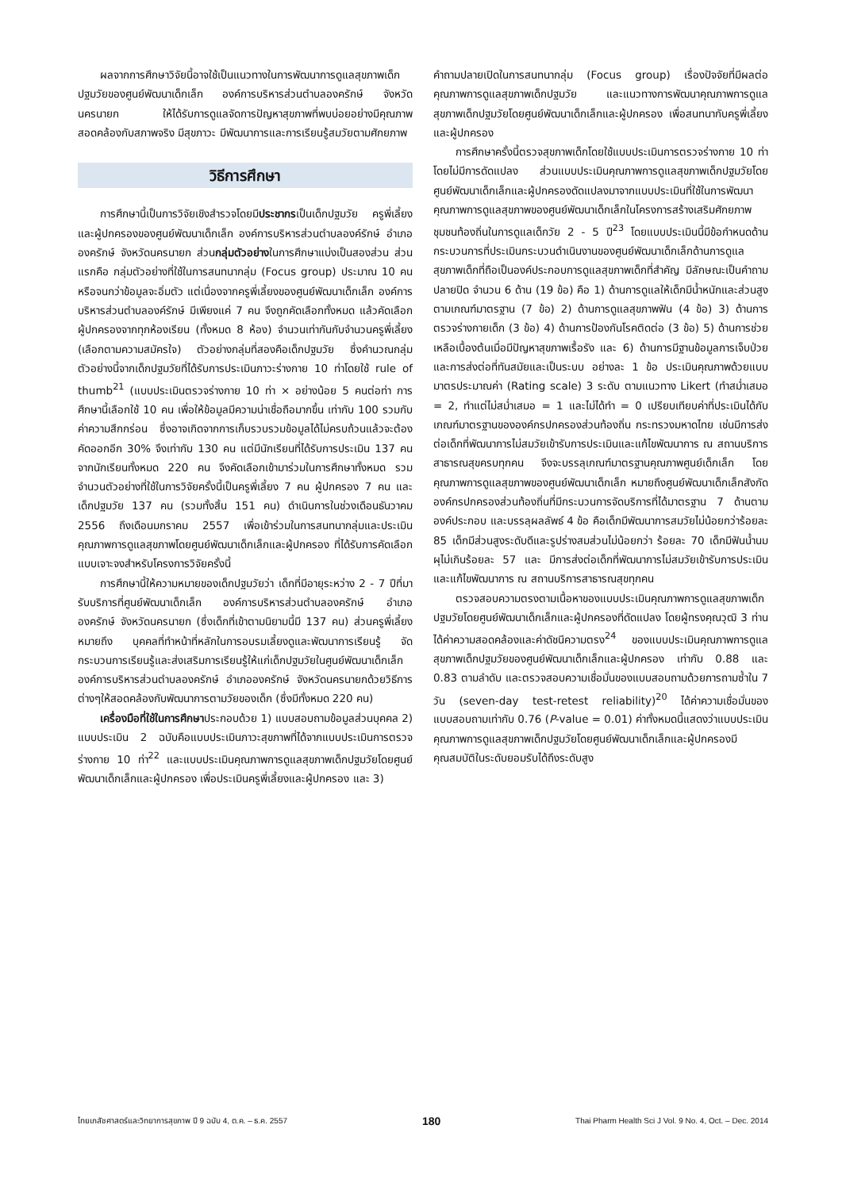ผลจากการศึกษาวิจัยนี้อาจใช้เป็นแนวทางในการพัฒนาการดูแลสุขภาพเด็กปฐมวัยของศูนย์พัฒนาเด็กเล็ก องค์การบริหารส่วนตำบลองครักษ์ จังหวัดนครนายก ให้ได้รับการดูแลจัดการปัญหาสุขภาพที่พบบ่อยอย่างมีคุณภาพสอดคล้องกับสภาพจริง มีสุขภาวะ มีพัฒนาการและการเรียนรู้สมวัยตามศักยภาพ
วิธีการศึกษา
การศึกษานี้เป็นการวิจัยเชิงสำรวจโดยมีประชากรเป็นเด็กปฐมวัย ครูพี่เลี้ยงและผู้ปกครองของศูนย์พัฒนาเด็กเล็ก องค์การบริหารส่วนตำบลองค์รักษ์ อำเภอองครักษ์ จังหวัดนครนายก ส่วนกลุ่มตัวอย่างในการศึกษาแบ่งเป็นสองส่วน ส่วนแรกคือ กลุ่มตัวอย่างที่ใช้ในการสนทนากลุ่ม (Focus group) ประมาณ 10 คน หรือจนกว่าข้อมูลจะอิ่มตัว แต่เนื่องจากครูพี่เลี้ยงของศูนย์พัฒนาเด็กเล็ก องค์การบริหารส่วนตำบลองค์รักษ์ มีเพียงแค่ 7 คน จึงถูกคัดเลือกทั้งหมด แล้วคัดเลือกผู้ปกครองจากทุกห้องเรียน (ทั้งหมด 8 ห้อง) จำนวนเท่ากันกับจำนวนครูพี่เลี้ยง (เลือกตามความสมัครใจ) ตัวอย่างกลุ่มที่สองคือเด็กปฐมวัย ซึ่งคำนวณกลุ่มตัวอย่างนี้จากเด็กปฐมวัยที่ได้รับการประเมินภาวะร่างกาย 10 ท่าโดยใช้ rule of thumb<sup>21</sup> (แบบประเมินตรวจร่างกาย 10 ท่า × อย่างน้อย 5 คนต่อท่า การศึกษานี้เลือกใช้ 10 คน เพื่อให้ข้อมูลมีความน่าเชื่อถือมากขึ้น เท่ากับ 100 รวมกับค่าความสึกกร่อน ซึ่งอาจเกิดจากการเก็บรวบรวมข้อมูลได้ไม่ครบถ้วนแล้วจะต้องคัดออกอีก 30% จึงเท่ากับ 130 คน แต่มีนักเรียนที่ได้รับการประเมิน 137 คน จากนักเรียนทั้งหมด 220 คน จึงคัดเลือกเข้ามาร่วมในการศึกษาทั้งหมด รวมจำนวนตัวอย่างที่ใช้ในการวิจัยครั้งนี้เป็นครูพี่เลี้ยง 7 คน ผู้ปกครอง 7 คน และเด็กปฐมวัย 137 คน (รวมทั้งสิ้น 151 คน) ดำเนินการในช่วงเดือนธันวาคม 2556 ถึงเดือนมกราคม 2557 เพื่อเข้าร่วมในการสนทนากลุ่มและประเมินคุณภาพการดูแลสุขภาพโดยศูนย์พัฒนาเด็กเล็กและผู้ปกครอง ที่ได้รับการคัดเลือกแบบเจาะจงสำหรับโครงการวิจัยครั้งนี้
การศึกษานี้ให้ความหมายของเด็กปฐมวัยว่า เด็กที่มีอายุระหว่าง 2 - 7 ปีที่มารับบริการที่ศูนย์พัฒนาเด็กเล็ก องค์การบริหารส่วนตำบลองครักษ์ อำเภอองครักษ์ จังหวัดนครนายก (ซึ่งเด็กที่เข้าตามนิยามนี้มี 137 คน) ส่วนครูพี่เลี้ยง หมายถึง บุคคลที่ทำหน้าที่หลักในการอบรมเลี้ยงดูและพัฒนาการเรียนรู้ จัดกระบวนการเรียนรู้และส่งเสริมการเรียนรู้ให้แก่เด็กปฐมวัยในศูนย์พัฒนาเด็กเล็ก องค์การบริหารส่วนตำบลองครักษ์ อำเภอองครักษ์ จังหวัดนครนายกด้วยวิธีการต่างๆให้สอดคล้องกับพัฒนาการตามวัยของเด็ก (ซึ่งมีทั้งหมด 220 คน)
เครื่องมือที่ใช้ในการศึกษาประกอบด้วย 1) แบบสอบถามข้อมูลส่วนบุคคล 2) แบบประเมิน 2 ฉบับคือแบบประเมินภาวะสุขภาพที่ได้จากแบบประเมินการตรวจร่างกาย 10 ท่า<sup>22</sup> และแบบประเมินคุณภาพการดูแลสุขภาพเด็กปฐมวัยโดยศูนย์พัฒนาเด็กเล็กและผู้ปกครอง เพื่อประเมินครูพี่เลี้ยงและผู้ปกครอง และ 3)
คำถามปลายเปิดในการสนทนากลุ่ม (Focus group) เรื่องปัจจัยที่มีผลต่อคุณภาพการดูแลสุขภาพเด็กปฐมวัย และแนวทางการพัฒนาคุณภาพการดูแลสุขภาพเด็กปฐมวัยโดยศูนย์พัฒนาเด็กเล็กและผู้ปกครอง เพื่อสนทนากับครูพี่เลี้ยงและผู้ปกครอง
การศึกษาครั้งนี้ตรวจสุขภาพเด็กโดยใช้แบบประเมินการตรวจร่างกาย 10 ท่าโดยไม่มีการดัดแปลง ส่วนแบบประเมินคุณภาพการดูแลสุขภาพเด็กปฐมวัยโดยศูนย์พัฒนาเด็กเล็กและผู้ปกครองดัดแปลงมาจากแบบประเมินที่ใช้ในการพัฒนาคุณภาพการดูแลสุขภาพของศูนย์พัฒนาเด็กเล็กในโครงการสร้างเสริมศักยภาพชุมชนท้องถิ่นในการดูแลเด็กวัย 2 - 5 ปี<sup>23</sup> โดยแบบประเมินนี้มีข้อกำหนดด้านกระบวนการที่ประเมินกระบวนดำเนินงานของศูนย์พัฒนาเด็กเล็กด้านการดูแลสุขภาพเด็กที่ถือเป็นองค์ประกอบการดูแลสุขภาพเด็กที่สำคัญ มีลักษณะเป็นคำถามปลายปิด จำนวน 6 ด้าน (19 ข้อ) คือ 1) ด้านการดูแลให้เด็กมีน้ำหนักและส่วนสูงตามเกณฑ์มาตรฐาน (7 ข้อ) 2) ด้านการดูแลสุขภาพฟัน (4 ข้อ) 3) ด้านการตรวจร่างกายเด็ก (3 ข้อ) 4) ด้านการป้องกันโรคติดต่อ (3 ข้อ) 5) ด้านการช่วยเหลือเบื้องต้นเมื่อมีปัญหาสุขภาพเรื้อรัง และ 6) ด้านการมีฐานข้อมูลการเจ็บป่วยและการส่งต่อที่ทันสมัยและเป็นระบบ อย่างละ 1 ข้อ ประเมินคุณภาพด้วยแบบมาตรประมาณค่า (Rating scale) 3 ระดับ ตามแนวทาง Likert (ทำสม่ำเสมอ = 2, ทำแต่ไม่สม่ำเสมอ = 1 และไม่ได้ทำ = 0 เปรียบเทียบค่าที่ประเมินได้กับเกณฑ์มาตรฐานขององค์กรปกครองส่วนท้องถิ่น กระทรวงมหาดไทย เช่นมีการส่งต่อเด็กที่พัฒนาการไม่สมวัยเข้ารับการประเมินและแก้ไขพัฒนาการ ณ สถานบริการสาธารณสุขครบทุกคน จึงจะบรรลุเกณฑ์มาตรฐานคุณภาพศูนย์เด็กเล็ก โดยคุณภาพการดูแลสุขภาพของศูนย์พัฒนาเด็กเล็ก หมายถึงศูนย์พัฒนาเด็กเล็กสังกัดองค์กรปกครองส่วนท้องถิ่นที่มีกระบวนการจัดบริการที่ได้มาตรฐาน 7 ด้านตามองค์ประกอบ และบรรลุผลลัพธ์ 4 ข้อ คือเด็กมีพัฒนาการสมวัยไม่น้อยกว่าร้อยละ 85 เด็กมีส่วนสูงระดับดีและรูปร่างสมส่วนไม่น้อยกว่า ร้อยละ 70 เด็กมีฟันน้ำนมผุไม่เกินร้อยละ 57 และ มีการส่งต่อเด็กที่พัฒนาการไม่สมวัยเข้ารับการประเมินและแก้ไขพัฒนาการ ณ สถานบริการสาธารณสุขทุกคน
ตรวจสอบความตรงตามเนื้อหาของแบบประเมินคุณภาพการดูแลสุขภาพเด็กปฐมวัยโดยศูนย์พัฒนาเด็กเล็กและผู้ปกครองที่ดัดแปลง โดยผู้ทรงคุณวุฒิ 3 ท่าน ได้ค่าความสอดคล้องและค่าดัชนีความตรง<sup>24</sup> ของแบบประเมินคุณภาพการดูแลสุขภาพเด็กปฐมวัยของศูนย์พัฒนาเด็กเล็กและผู้ปกครอง เท่ากับ 0.88 และ 0.83 ตามลำดับ และตรวจสอบความเชื่อมั่นของแบบสอบถามด้วยการถามซ้ำใน 7 วัน (seven-day test-retest reliability)<sup>20</sup> ได้ค่าความเชื่อมั่นของแบบสอบถามเท่ากับ 0.76 (P-value = 0.01) ค่าทั้งหมดนี้แสดงว่าแบบประเมินคุณภาพการดูแลสุขภาพเด็กปฐมวัยโดยศูนย์พัฒนาเด็กเล็กและผู้ปกครองมีคุณสมบัติในระดับยอมรับได้ถึงระดับสูง
ไทยเภสัชศาสตร์และวิทยาการสุขภาพ ปี 9 ฉบับ 4, ต.ค. – ธ.ค. 2557 180 Thai Pharm Health Sci J Vol. 9 No. 4, Oct. – Dec. 2014